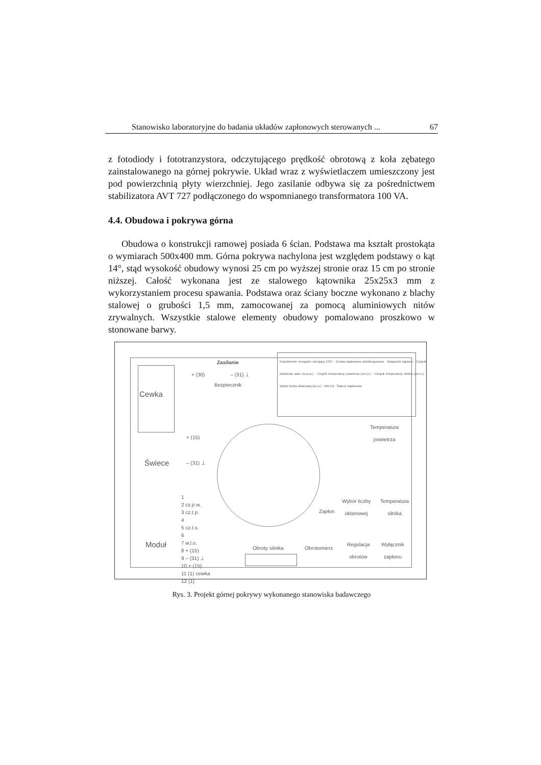Stanowisko laboratoryjne do badania układów zapłonowych sterowanych ... 67
z fotodiody i fototranzystora, odczytującego prędkość obrotową z koła zębatego zainstalowanego na górnej pokrywie. Układ wraz z wyświetlaczem umieszczony jest pod powierzchnią płyty wierzchniej. Jego zasilanie odbywa się za pośrednictwem stabilizatora AVT 727 podłączonego do wspomnianego transformatora 100 VA.
4.4. Obudowa i pokrywa górna
Obudowa o konstrukcji ramowej posiada 6 ścian. Podstawa ma kształt prostokąta o wymiarach 500x400 mm. Górna pokrywa nachylona jest względem podstawy o kąt 14°, stąd wysokość obudowy wynosi 25 cm po wyższej stronie oraz 15 cm po stronie niższej. Całość wykonana jest ze stalowego kątownika 25x25x3 mm z wykorzystaniem procesu spawania. Podstawa oraz ściany boczne wykonano z blachy stalowej o grubości 1,5 mm, zamocowanej za pomocą aluminiowych nitów zrywalnych. Wszystkie stalowe elementy obudowy pomalowano proszkowo w stonowane barwy.
Cewka
Zasilanie
+ (30) – (31) ⊥
Bezpiecznik
Podciśnienie Komputer sterujący ESC · Cewka zapłonowa wielobiegunowa · Wyłącznik zapłonu · Czujnik położenia wału (cz.p.w.) · Czujnik temperatury powietrza (cz.t.p.) · Czujnik temperatury silnika (cz.t.s.) · Wybór liczby oktanowej (w.l.o.) · WN (4) · Świece zapłonowe
Temperatura
powietrza
+ (15)
– (31) ⊥
Świece
Wybór liczby
oktanowej
Temperatura
silnika
Zapłon
1
2 cz.p.w.
3 cz.t.p.
4
5 cz.t.s.
6
7 w.l.o.
8 + (15)
9 – (31) ⊥
10 + (15)
11 (1) cewka
12 (1)
Moduł Obroty silnika Obrotomierz
Regulacja
obrotów
Wyłącznik
zapłonu
Rys. 3. Projekt górnej pokrywy wykonanego stanowiska badawczego